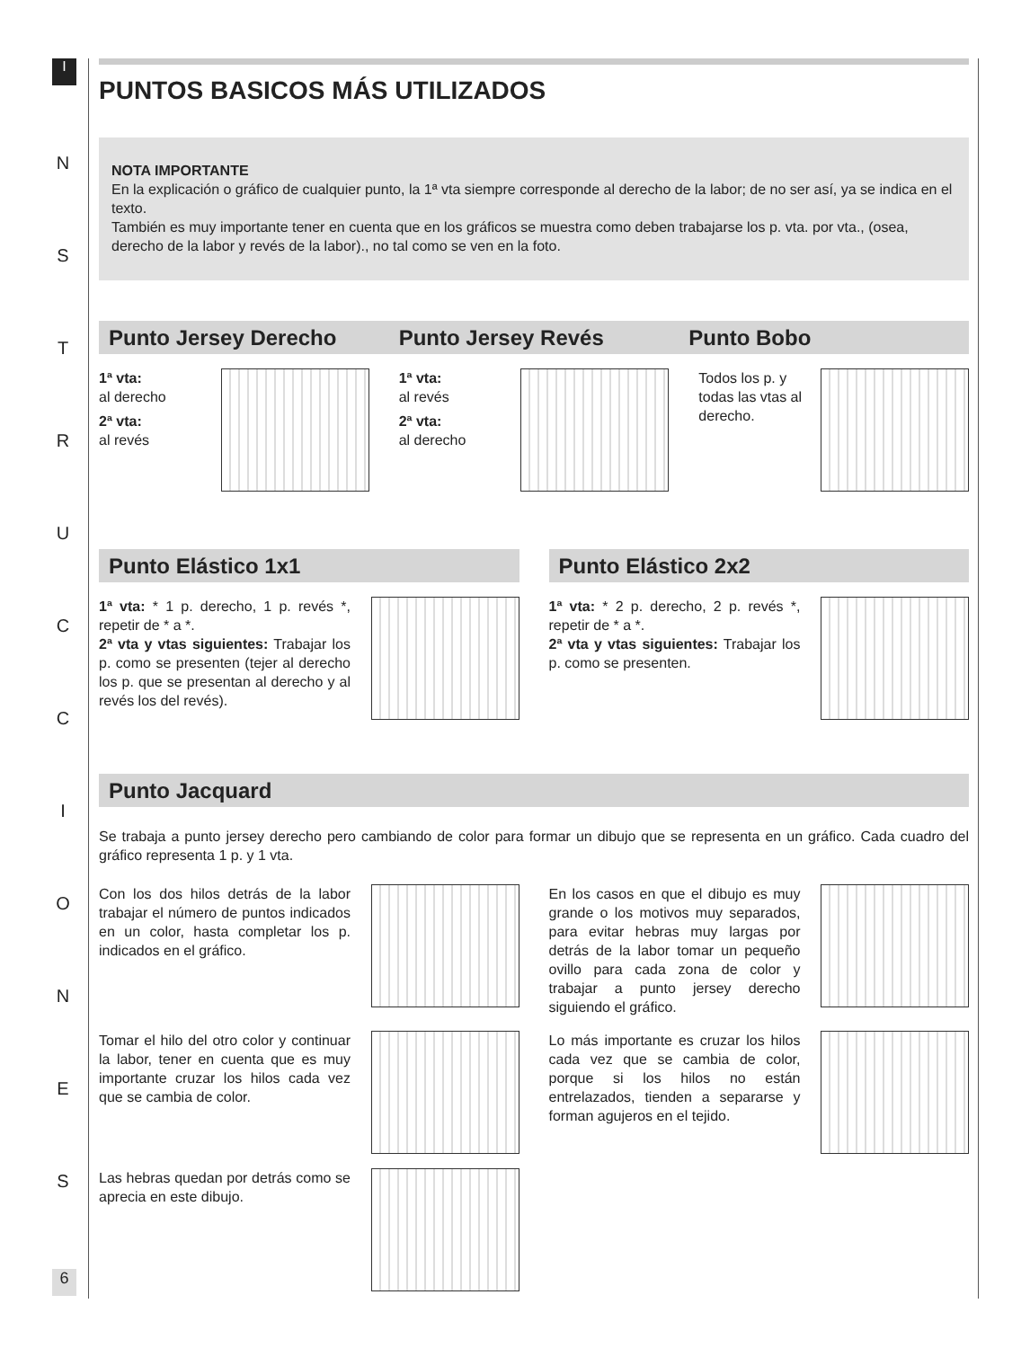I
N
S
T
R
U
C
C
I
O
N
E
S
PUNTOS BASICOS MÁS UTILIZADOS
NOTA IMPORTANTE
En la explicación o gráfico de cualquier punto, la 1ª vta siempre corresponde al derecho de la labor; de no ser así, ya se indica en el texto.
También es muy importante tener en cuenta que en los gráficos se muestra como deben trabajarse los p. vta. por vta., (osea, derecho de la labor y revés de la labor)., no tal como se ven en la foto.
Punto Jersey Derecho Punto Jersey Revés Punto Bobo
1ª vta:
al derecho
2ª vta:
al revés
1ª vta:
al revés
2ª vta:
al derecho
Todos los p. y todas las vtas al derecho.
Punto Elástico 1x1 Punto Elástico 2x2
1ª vta: * 1 p. derecho, 1 p. revés *, repetir de * a *.
2ª vta y vtas siguientes: Trabajar los p. como se presenten (tejer al derecho los p. que se presentan al derecho y al revés los del revés).
1ª vta: * 2 p. derecho, 2 p. revés *, repetir de * a *.
2ª vta y vtas siguientes: Trabajar los p. como se presenten.
Punto Jacquard
Se trabaja a punto jersey derecho pero cambiando de color para formar un dibujo que se representa en un gráfico. Cada cuadro del gráfico representa 1 p. y 1 vta.
Con los dos hilos detrás de la labor trabajar el número de puntos indicados en un color, hasta completar los p. indicados en el gráfico.
En los casos en que el dibujo es muy grande o los motivos muy separados, para evitar hebras muy largas por detrás de la labor tomar un pequeño ovillo para cada zona de color y trabajar a punto jersey derecho siguiendo el gráfico.
Tomar el hilo del otro color y continuar la labor, tener en cuenta que es muy importante cruzar los hilos cada vez que se cambia de color.
Lo más importante es cruzar los hilos cada vez que se cambia de color, porque si los hilos no están entrelazados, tienden a separarse y forman agujeros en el tejido.
Las hebras quedan por detrás como se aprecia en este dibujo.
6